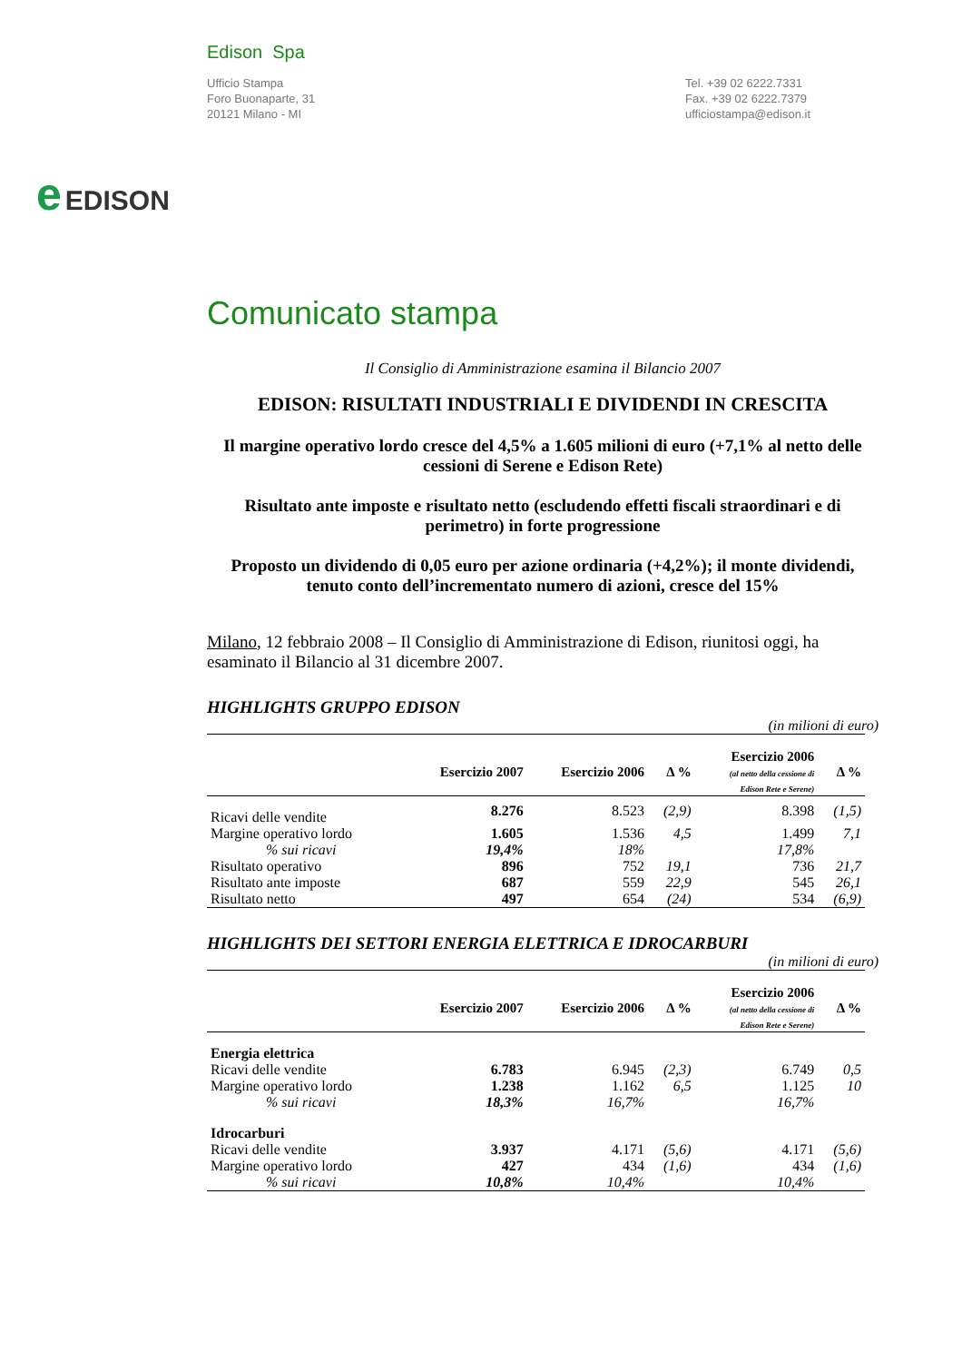e EDISON
Edison Spa
Ufficio Stampa
Foro Buonaparte, 31
20121 Milano - MI
Tel. +39 02 6222.7331
Fax. +39 02 6222.7379
ufficiostampa@edison.it
Comunicato stampa
Il Consiglio di Amministrazione esamina il Bilancio 2007
EDISON: RISULTATI INDUSTRIALI E DIVIDENDI IN CRESCITA
Il margine operativo lordo cresce del 4,5% a 1.605 milioni di euro (+7,1% al netto delle cessioni di Serene e Edison Rete)
Risultato ante imposte e risultato netto (escludendo effetti fiscali straordinari e di perimetro) in forte progressione
Proposto un dividendo di 0,05 euro per azione ordinaria (+4,2%); il monte dividendi, tenuto conto dell’incrementato numero di azioni, cresce del 15%
Milano, 12 febbraio 2008 – Il Consiglio di Amministrazione di Edison, riunitosi oggi, ha esaminato il Bilancio al 31 dicembre 2007.
HIGHLIGHTS GRUPPO EDISON
(in milioni di euro)
| | Esercizio 2007 | Esercizio 2006 | Δ % | Esercizio 2006 (al netto della cessione di Edison Rete e Serene) | Δ % |
| --- | --- | --- | --- | --- | --- |
| Ricavi delle vendite | 8.276 | 8.523 | (2,9) | 8.398 | (1,5) |
| Margine operativo lordo | 1.605 | 1.536 | 4,5 | 1.499 | 7,1 |
| % sui ricavi | 19,4% | 18% | | 17,8% | |
| Risultato operativo | 896 | 752 | 19,1 | 736 | 21,7 |
| Risultato ante imposte | 687 | 559 | 22,9 | 545 | 26,1 |
| Risultato netto | 497 | 654 | (24) | 534 | (6,9) |
HIGHLIGHTS DEI SETTORI ENERGIA ELETTRICA E IDROCARBURI
(in milioni di euro)
| | Esercizio 2007 | Esercizio 2006 | Δ % | Esercizio 2006 (al netto della cessione di Edison Rete e Serene) | Δ % |
| --- | --- | --- | --- | --- | --- |
| Energia elettrica | | | | | |
| Ricavi delle vendite | 6.783 | 6.945 | (2,3) | 6.749 | 0,5 |
| Margine operativo lordo | 1.238 | 1.162 | 6,5 | 1.125 | 10 |
| % sui ricavi | 18,3% | 16,7% | | 16,7% | |
| Idrocarburi | | | | | |
| Ricavi delle vendite | 3.937 | 4.171 | (5,6) | 4.171 | (5,6) |
| Margine operativo lordo | 427 | 434 | (1,6) | 434 | (1,6) |
| % sui ricavi | 10,8% | 10,4% | | 10,4% | |